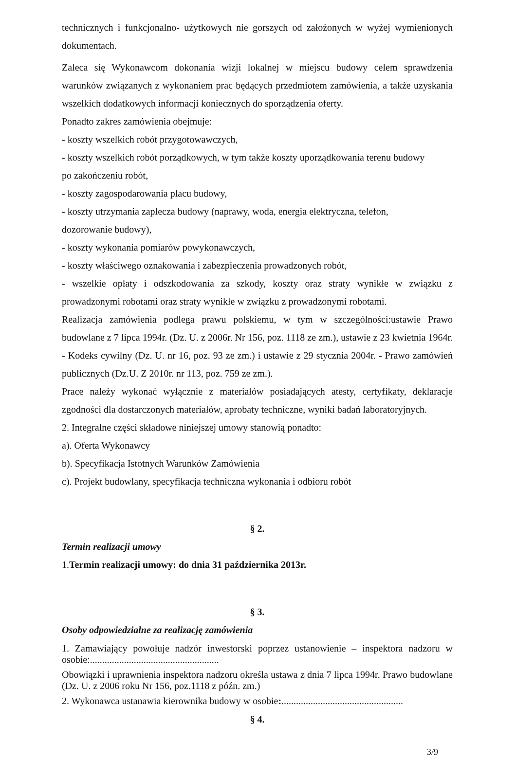technicznych i funkcjonalno- użytkowych nie gorszych od założonych w wyżej wymienionych dokumentach.
Zaleca się Wykonawcom dokonania wizji lokalnej w miejscu budowy celem sprawdzenia warunków związanych z wykonaniem prac będących przedmiotem zamówienia, a także uzyskania wszelkich dodatkowych informacji koniecznych do sporządzenia oferty.
Ponadto zakres zamówienia obejmuje:
- koszty wszelkich robót przygotowawczych,
- koszty wszelkich robót porządkowych, w tym także koszty uporządkowania terenu budowy
po zakończeniu robót,
- koszty zagospodarowania placu budowy,
- koszty utrzymania zaplecza budowy (naprawy, woda, energia elektryczna, telefon,
dozorowanie budowy),
- koszty wykonania pomiarów powykonawczych,
- koszty właściwego oznakowania i zabezpieczenia prowadzonych robót,
- wszelkie opłaty i odszkodowania za szkody, koszty oraz straty wynikłe w związku z prowadzonymi robotami oraz straty wynikłe w związku z prowadzonymi robotami.
Realizacja zamówienia podlega prawu polskiemu, w tym w szczególności:ustawie Prawo budowlane z 7 lipca 1994r. (Dz. U. z 2006r. Nr 156, poz. 1118 ze zm.), ustawie z 23 kwietnia 1964r. - Kodeks cywilny (Dz. U. nr 16, poz. 93 ze zm.) i ustawie z 29 stycznia 2004r. - Prawo zamówień publicznych (Dz.U. Z 2010r. nr 113, poz. 759 ze zm.).
Prace należy wykonać wyłącznie z materiałów posiadających atesty, certyfikaty, deklaracje zgodności dla dostarczonych materiałów, aprobaty techniczne, wyniki badań laboratoryjnych.
2. Integralne części składowe niniejszej umowy stanowią ponadto:
a). Oferta Wykonawcy
b). Specyfikacja Istotnych Warunków Zamówienia
c). Projekt budowlany, specyfikacja techniczna wykonania i odbioru robót
§ 2.
Termin realizacji umowy
1.Termin realizacji umowy: do dnia 31 października 2013r.
§ 3.
Osoby odpowiedzialne za realizację zamówienia
1. Zamawiający powołuje nadzór inwestorski poprzez ustanowienie – inspektora nadzoru w osobie:.....................................................
Obowiązki i uprawnienia inspektora nadzoru określa ustawa z dnia 7 lipca 1994r. Prawo budowlane (Dz. U. z 2006 roku Nr 156, poz.1118 z późn. zm.)
2. Wykonawca ustanawia kierownika budowy w osobie:..................................................
§ 4.
3/9